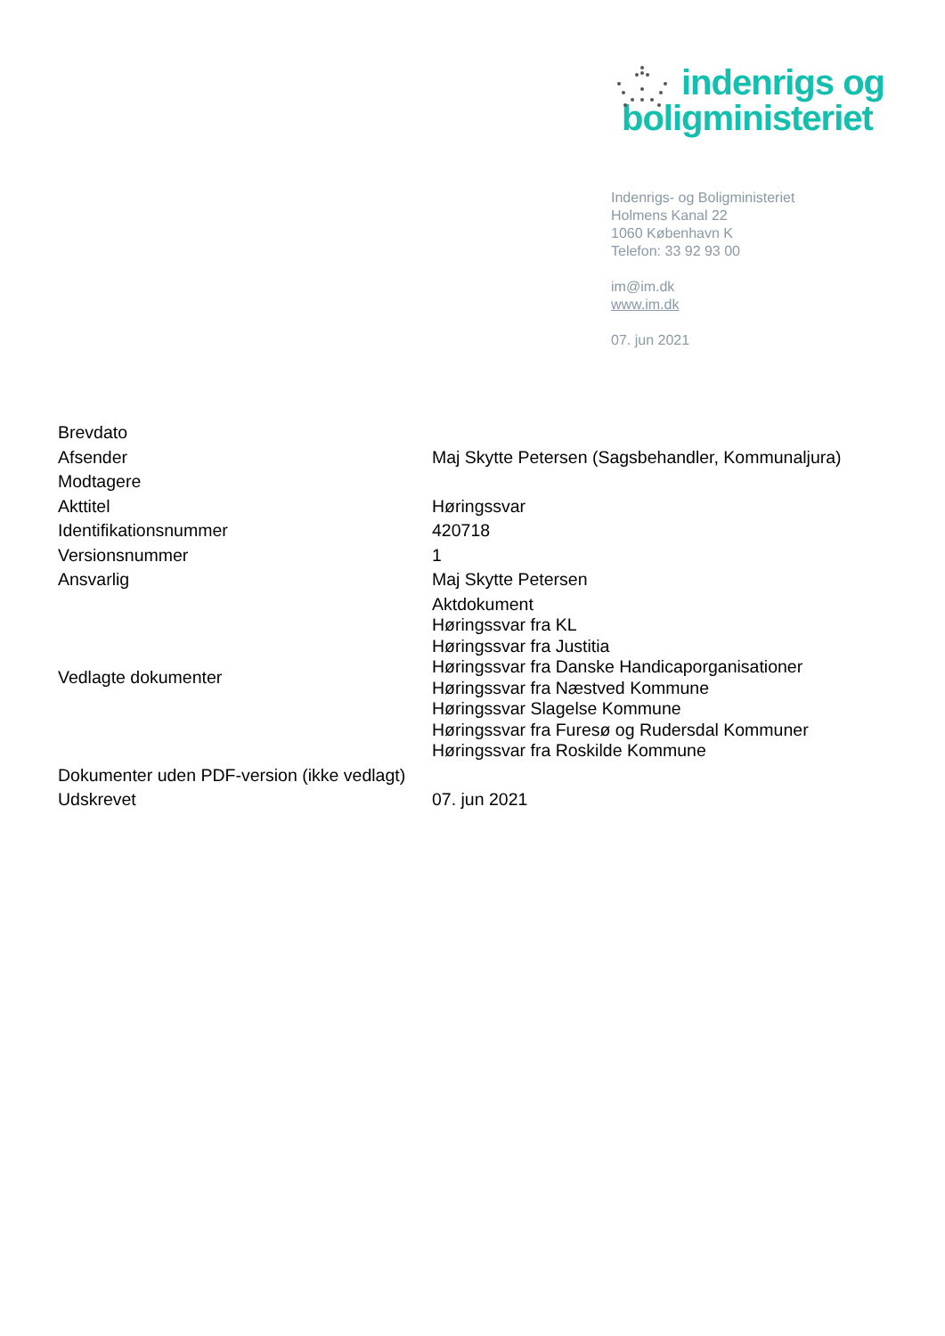indenrigs og
boligministeriet
Indenrigs- og Boligministeriet
Holmens Kanal 22
1060 København K
Telefon: 33 92 93 00
im@im.dk
www.im.dk
07. jun 2021
| Brevdato | |
| Afsender | Maj Skytte Petersen (Sagsbehandler, Kommunaljura) |
| Modtagere | |
| Akttitel | Høringssvar |
| Identifikationsnummer | 420718 |
| Versionsnummer | 1 |
| Ansvarlig | Maj Skytte Petersen |
| Vedlagte dokumenter | Aktdokument Høringssvar fra KL Høringssvar fra Justitia Høringssvar fra Danske Handicaporganisationer Høringssvar fra Næstved Kommune Høringssvar Slagelse Kommune Høringssvar fra Furesø og Rudersdal Kommuner Høringssvar fra Roskilde Kommune |
| Dokumenter uden PDF-version (ikke vedlagt) | |
| Udskrevet | 07. jun 2021 |